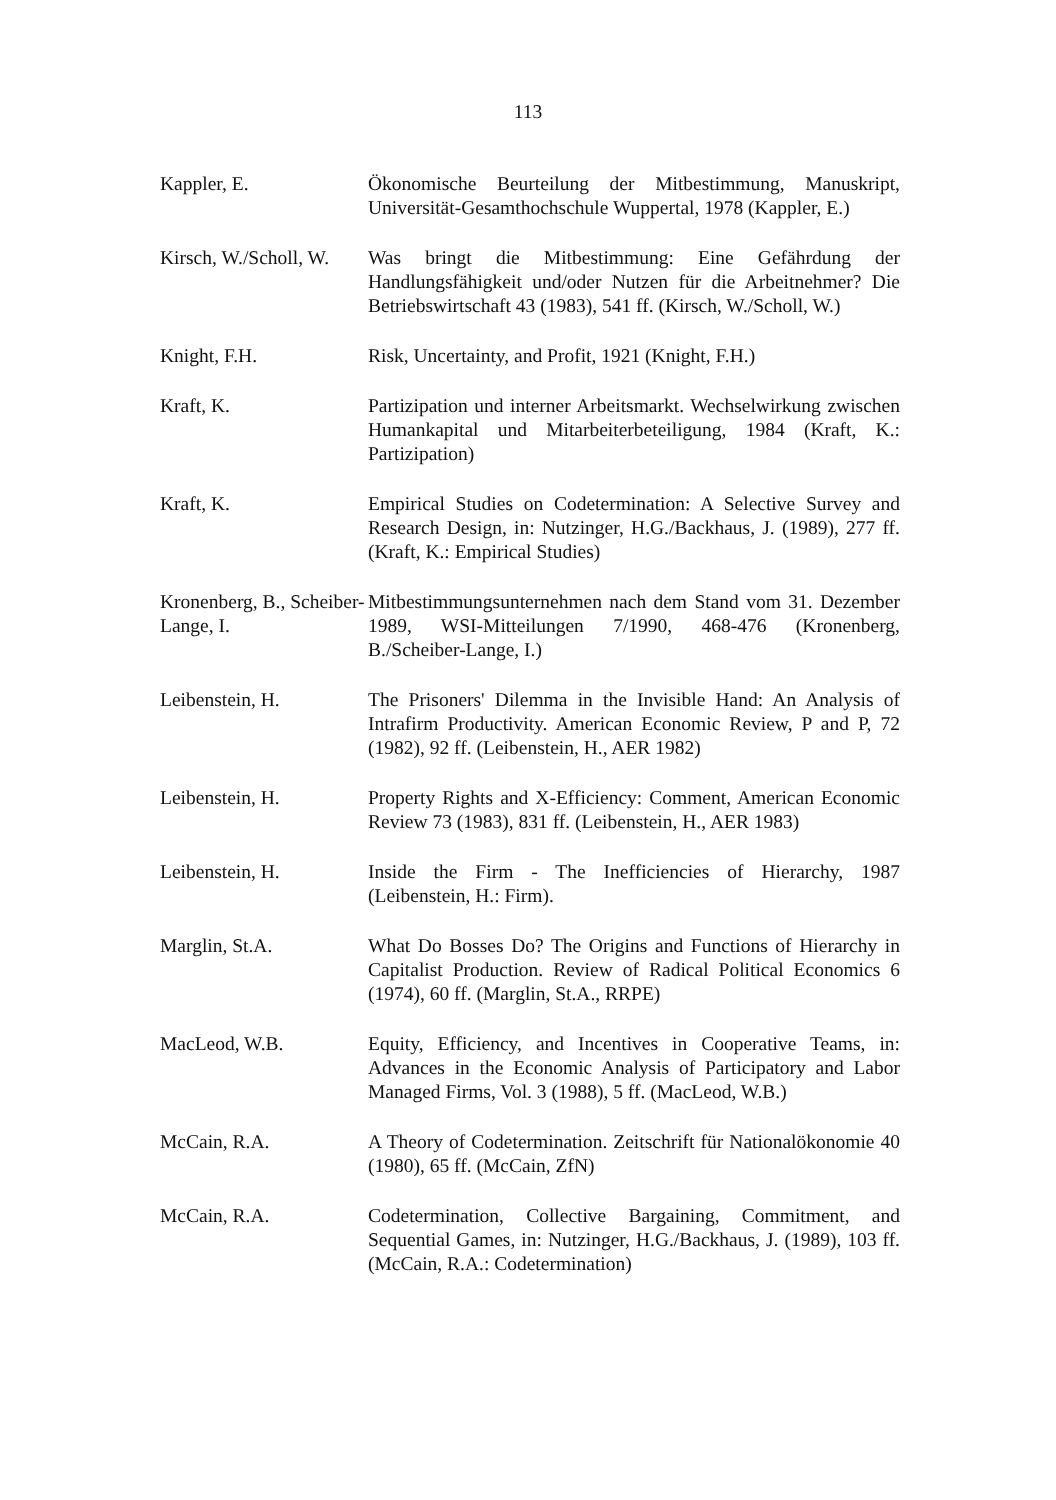113
Kappler, E. Ökonomische Beurteilung der Mitbestimmung, Manuskript, Universität-Gesamthochschule Wuppertal, 1978 (Kappler, E.)
Kirsch, W./Scholl, W.
Was bringt die Mitbestimmung: Eine Gefährdung der Handlungsfähigkeit und/oder Nutzen für die Arbeitnehmer? Die Betriebswirtschaft 43 (1983), 541 ff. (Kirsch, W./Scholl, W.)
Knight, F.H. Risk, Uncertainty, and Profit, 1921 (Knight, F.H.)
Kraft, K. Partizipation und interner Arbeitsmarkt. Wechselwirkung zwischen Humankapital und Mitarbeiterbeteiligung, 1984 (Kraft, K.: Partizipation)
Kraft, K. Empirical Studies on Codetermination: A Selective Survey and Research Design, in: Nutzinger, H.G./Backhaus, J. (1989), 277 ff. (Kraft, K.: Empirical Studies)
Kronenberg, B., Scheiber-Lange, I.
Mitbestimmungsunternehmen nach dem Stand vom 31. Dezember 1989, WSI-Mitteilungen 7/1990, 468-476 (Kronenberg, B./Scheiber-Lange, I.)
Leibenstein, H. The Prisoners' Dilemma in the Invisible Hand: An Analysis of Intrafirm Productivity. American Economic Review, P and P, 72 (1982), 92 ff. (Leibenstein, H., AER 1982)
Leibenstein, H. Property Rights and X-Efficiency: Comment, American Economic Review 73 (1983), 831 ff. (Leibenstein, H., AER 1983)
Leibenstein, H. Inside the Firm - The Inefficiencies of Hierarchy, 1987 (Leibenstein, H.: Firm).
Marglin, St.A. What Do Bosses Do? The Origins and Functions of Hierarchy in Capitalist Production. Review of Radical Political Economics 6 (1974), 60 ff. (Marglin, St.A., RRPE)
MacLeod, W.B. Equity, Efficiency, and Incentives in Cooperative Teams, in: Advances in the Economic Analysis of Participatory and Labor Managed Firms, Vol. 3 (1988), 5 ff. (MacLeod, W.B.)
McCain, R.A. A Theory of Codetermination. Zeitschrift für Nationalökonomie 40 (1980), 65 ff. (McCain, ZfN)
McCain, R.A. Codetermination, Collective Bargaining, Commitment, and Sequential Games, in: Nutzinger, H.G./Backhaus, J. (1989), 103 ff. (McCain, R.A.: Codetermination)